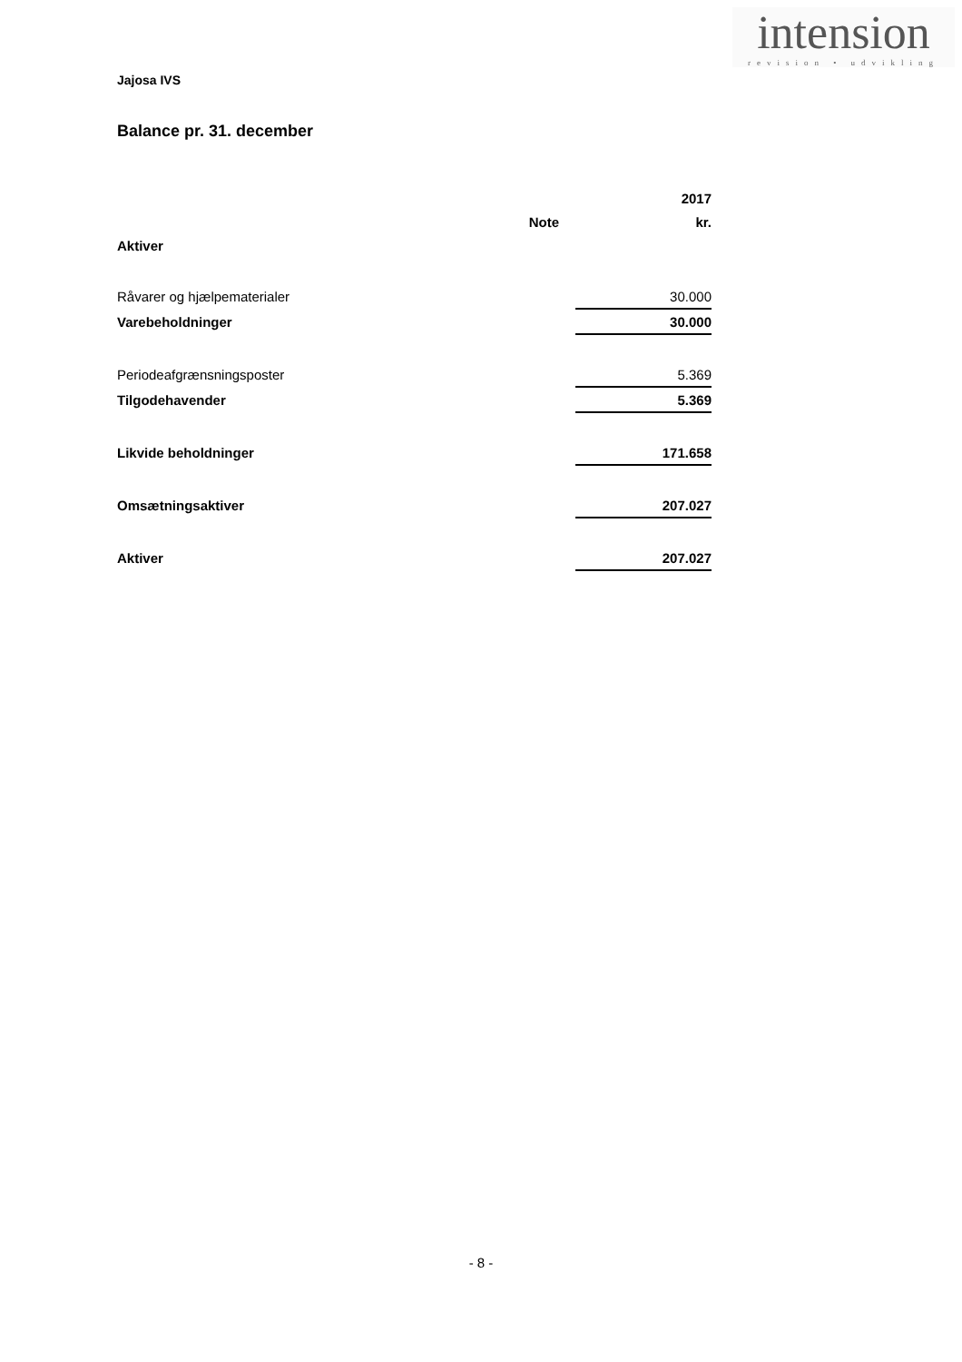intension
revision • udvikling
Jajosa IVS
Balance pr. 31. december
| | | 2017 |
| | Note | kr. |
| Aktiver | | |
| Råvarer og hjælpematerialer | | 30.000 |
| Varebeholdninger | | 30.000 |
| Periodeafgrænsningsposter | | 5.369 |
| Tilgodehavender | | 5.369 |
| Likvide beholdninger | | 171.658 |
| Omsætningsaktiver | | 207.027 |
| Aktiver | | 207.027 |
- 8 -